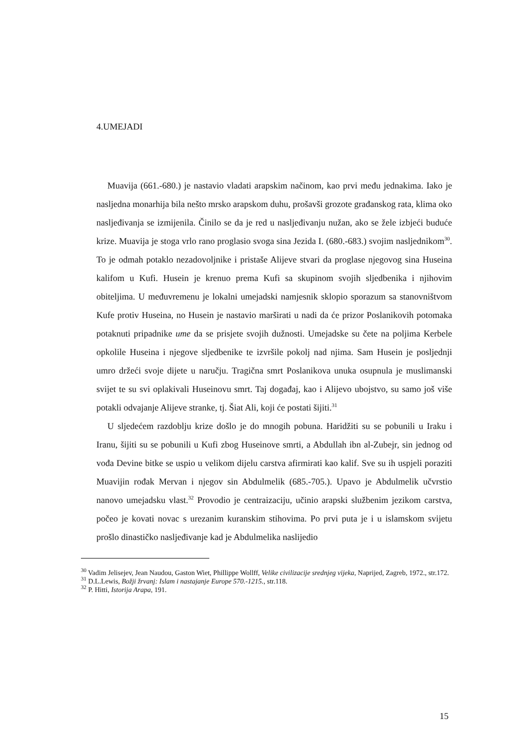4.UMEJADI
Muavija (661.-680.) je nastavio vladati arapskim načinom, kao prvi među jednakima. Iako je nasljedna monarhija bila nešto mrsko arapskom duhu, prošavši grozote građanskog rata, klima oko nasljeđivanja se izmijenila. Činilo se da je red u nasljeđivanju nužan, ako se žele izbjeći buduće krize. Muavija je stoga vrlo rano proglasio svoga sina Jezida I. (680.-683.) svojim nasljednikom<sup>30</sup>. To je odmah potaklo nezadovoljnike i pristaše Alijeve stvari da proglase njegovog sina Huseina kalifom u Kufi. Husein je krenuo prema Kufi sa skupinom svojih sljedbenika i njihovim obiteljima. U međuvremenu je lokalni umejadski namjesnik sklopio sporazum sa stanovništvom Kufe protiv Huseina, no Husein je nastavio marširati u nadi da će prizor Poslanikovih potomaka potaknuti pripadnike ume da se prisjete svojih dužnosti. Umejadske su čete na poljima Kerbele opkolile Huseina i njegove sljedbenike te izvršile pokolj nad njima. Sam Husein je posljednji umro držeći svoje dijete u naručju. Tragična smrt Poslanikova unuka osupnula je muslimanski svijet te su svi oplakivali Huseinovu smrt. Taj događaj, kao i Alijevo ubojstvo, su samo još više potakli odvajanje Alijeve stranke, tj. Šiat Ali, koji će postati šijiti.<sup>31</sup>
U sljedećem razdoblju krize došlo je do mnogih pobuna. Haridžiti su se pobunili u Iraku i Iranu, šijiti su se pobunili u Kufi zbog Huseinove smrti, a Abdullah ibn al-Zubejr, sin jednog od vođa Devine bitke se uspio u velikom dijelu carstva afirmirati kao kalif. Sve su ih uspjeli poraziti Muavijin rođak Mervan i njegov sin Abdulmelik (685.-705.). Upavo je Abdulmelik učvrstio nanovo umejadsku vlast.<sup>32</sup> Provodio je centraizaciju, učinio arapski službenim jezikom carstva, počeo je kovati novac s urezanim kuranskim stihovima. Po prvi puta je i u islamskom svijetu prošlo dinastičko nasljeđivanje kad je Abdulmelika naslijedio
<sup>30</sup> Vadim Jelisejev, Jean Naudou, Gaston Wiet, Phillippe Wollff, Velike civilizacije srednjeg vijeka, Naprijed, Zagreb, 1972., str.172.
<sup>31</sup> D.L.Lewis, Božji žrvanj: Islam i nastajanje Europe 570.-1215., str.118.
<sup>32</sup> P. Hitti, Istorija Arapa, 191.
15